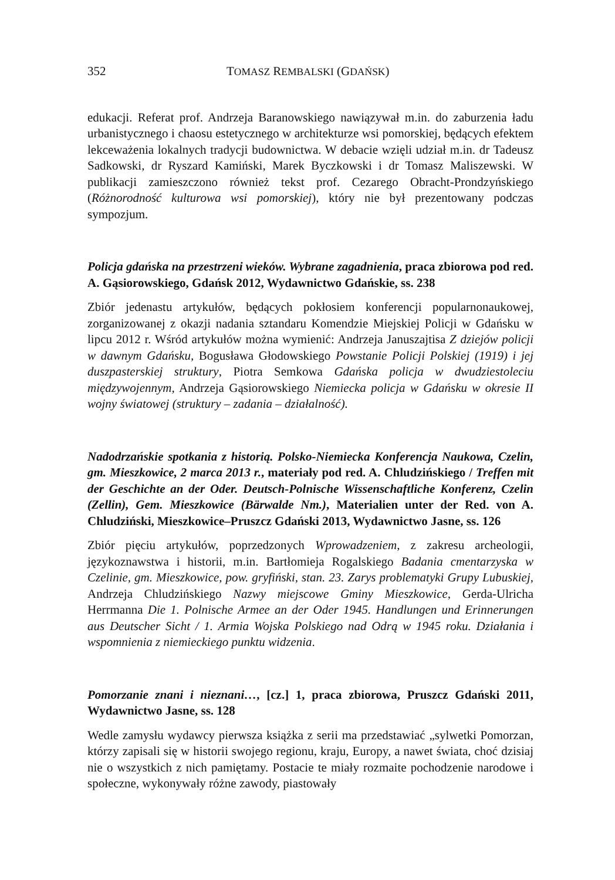352 TOMASZ REMBALSKI (GDAŃSK)
edukacji. Referat prof. Andrzeja Baranowskiego nawiązywał m.in. do zaburzenia ładu urbanistycznego i chaosu estetycznego w architekturze wsi pomorskiej, będących efektem lekceważenia lokalnych tradycji budownictwa. W debacie wzięli udział m.in. dr Tadeusz Sadkowski, dr Ryszard Kamiński, Marek Byczkowski i dr Tomasz Maliszewski. W publikacji zamieszczono również tekst prof. Cezarego Obracht-Prondzyńskiego (Różnorodność kulturowa wsi pomorskiej), który nie był prezentowany podczas sympozjum.
Policja gdańska na przestrzeni wieków. Wybrane zagadnienia, praca zbiorowa pod red. A. Gąsiorowskiego, Gdańsk 2012, Wydawnictwo Gdańskie, ss. 238
Zbiór jedenastu artykułów, będących pokłosiem konferencji popularnonaukowej, zorganizowanej z okazji nadania sztandaru Komendzie Miejskiej Policji w Gdańsku w lipcu 2012 r. Wśród artykułów można wymienić: Andrzeja Januszajtisa Z dziejów policji w dawnym Gdańsku, Bogusława Głodowskiego Powstanie Policji Polskiej (1919) i jej duszpasterskiej struktury, Piotra Semkowa Gdańska policja w dwudziestoleciu międzywojennym, Andrzeja Gąsiorowskiego Niemiecka policja w Gdańsku w okresie II wojny światowej (struktury – zadania – działalność).
Nadodrzańskie spotkania z historią. Polsko-Niemiecka Konferencja Naukowa, Czelin, gm. Mieszkowice, 2 marca 2013 r., materiały pod red. A. Chludzińskiego / Treffen mit der Geschichte an der Oder. Deutsch-Polnische Wissenschaftliche Konferenz, Czelin (Zellin), Gem. Mieszkowice (Bärwalde Nm.), Materialien unter der Red. von A. Chludziński, Mieszkowice–Pruszcz Gdański 2013, Wydawnictwo Jasne, ss. 126
Zbiór pięciu artykułów, poprzedzonych Wprowadzeniem, z zakresu archeologii, językoznawstwa i historii, m.in. Bartłomieja Rogalskiego Badania cmentarzyska w Czelinie, gm. Mieszkowice, pow. gryfiński, stan. 23. Zarys problematyki Grupy Lubuskiej, Andrzeja Chludzińskiego Nazwy miejscowe Gminy Mieszkowice, Gerda-Ulricha Herrmanna Die 1. Polnische Armee an der Oder 1945. Handlungen und Erinnerungen aus Deutscher Sicht / 1. Armia Wojska Polskiego nad Odrą w 1945 roku. Działania i wspomnienia z niemieckiego punktu widzenia.
Pomorzanie znani i nieznani…, [cz.] 1, praca zbiorowa, Pruszcz Gdański 2011, Wydawnictwo Jasne, ss. 128
Wedle zamysłu wydawcy pierwsza książka z serii ma przedstawiać „sylwetki Pomorzan, którzy zapisali się w historii swojego regionu, kraju, Europy, a nawet świata, choć dzisiaj nie o wszystkich z nich pamiętamy. Postacie te miały rozmaite pochodzenie narodowe i społeczne, wykonywały różne zawody, piastowały